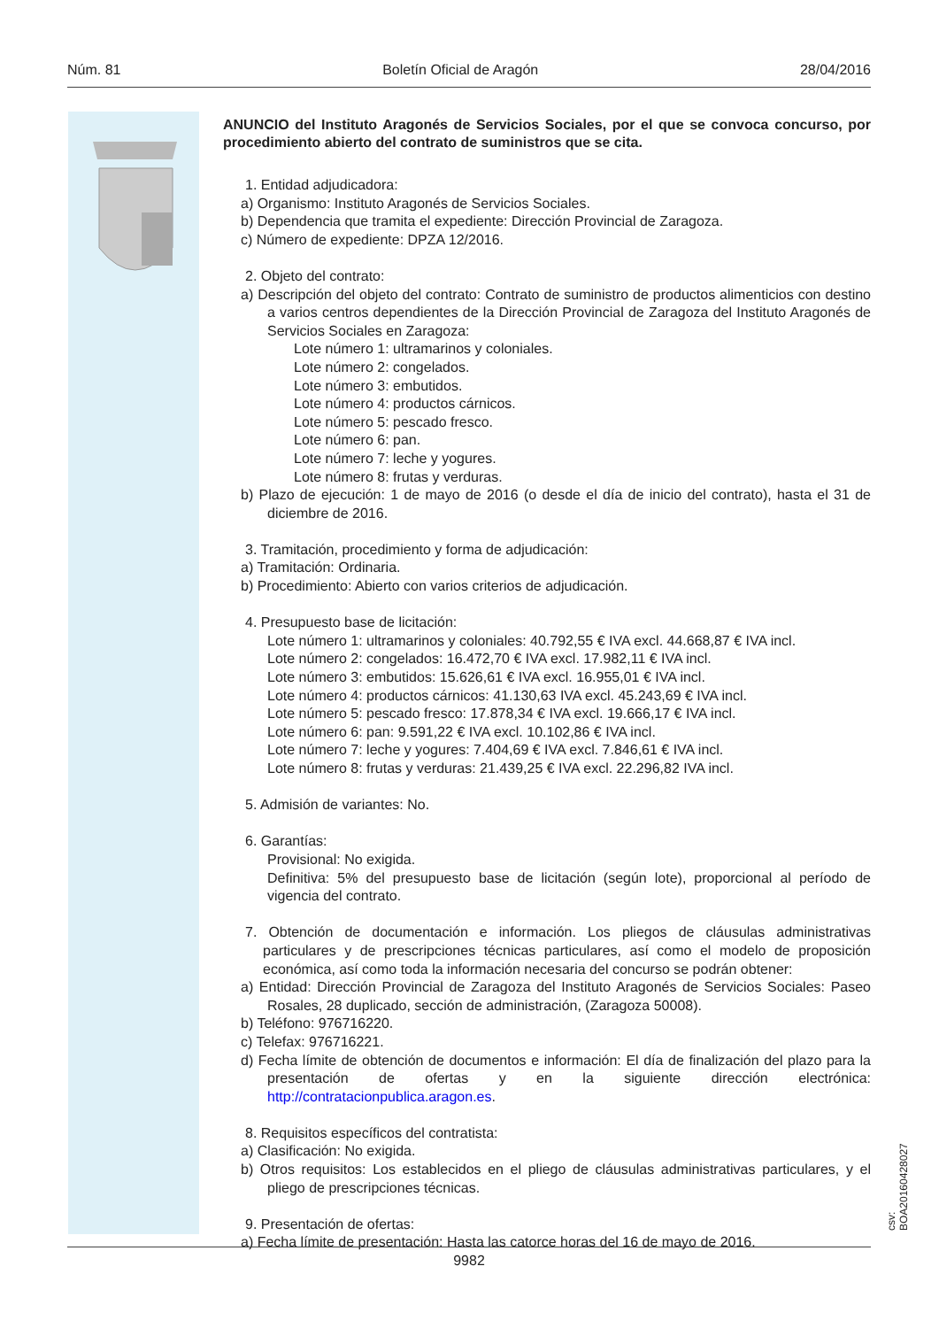Núm. 81 Boletín Oficial de Aragón 28/04/2016
ANUNCIO del Instituto Aragonés de Servicios Sociales, por el que se convoca concurso, por procedimiento abierto del contrato de suministros que se cita.
1. Entidad adjudicadora:
a) Organismo: Instituto Aragonés de Servicios Sociales.
b) Dependencia que tramita el expediente: Dirección Provincial de Zaragoza.
c) Número de expediente: DPZA 12/2016.
2. Objeto del contrato:
a) Descripción del objeto del contrato: Contrato de suministro de productos alimenticios con destino a varios centros dependientes de la Dirección Provincial de Zaragoza del Instituto Aragonés de Servicios Sociales en Zaragoza:
Lote número 1: ultramarinos y coloniales.
Lote número 2: congelados.
Lote número 3: embutidos.
Lote número 4: productos cárnicos.
Lote número 5: pescado fresco.
Lote número 6: pan.
Lote número 7: leche y yogures.
Lote número 8: frutas y verduras.
b) Plazo de ejecución: 1 de mayo de 2016 (o desde el día de inicio del contrato), hasta el 31 de diciembre de 2016.
3. Tramitación, procedimiento y forma de adjudicación:
a) Tramitación: Ordinaria.
b) Procedimiento: Abierto con varios criterios de adjudicación.
4. Presupuesto base de licitación:
Lote número 1: ultramarinos y coloniales: 40.792,55 € IVA excl. 44.668,87 € IVA incl.
Lote número 2: congelados: 16.472,70 € IVA excl. 17.982,11 € IVA incl.
Lote número 3: embutidos: 15.626,61 € IVA excl. 16.955,01 € IVA incl.
Lote número 4: productos cárnicos: 41.130,63 IVA excl. 45.243,69 € IVA incl.
Lote número 5: pescado fresco: 17.878,34 € IVA excl. 19.666,17 € IVA incl.
Lote número 6: pan: 9.591,22 € IVA excl. 10.102,86 € IVA incl.
Lote número 7: leche y yogures: 7.404,69 € IVA excl. 7.846,61 € IVA incl.
Lote número 8: frutas y verduras: 21.439,25 € IVA excl. 22.296,82 IVA incl.
5. Admisión de variantes: No.
6. Garantías:
Provisional: No exigida.
Definitiva: 5% del presupuesto base de licitación (según lote), proporcional al período de vigencia del contrato.
7. Obtención de documentación e información. Los pliegos de cláusulas administrativas particulares y de prescripciones técnicas particulares, así como el modelo de proposición económica, así como toda la información necesaria del concurso se podrán obtener:
a) Entidad: Dirección Provincial de Zaragoza del Instituto Aragonés de Servicios Sociales: Paseo Rosales, 28 duplicado, sección de administración, (Zaragoza 50008).
b) Teléfono: 976716220.
c) Telefax: 976716221.
d) Fecha límite de obtención de documentos e información: El día de finalización del plazo para la presentación de ofertas y en la siguiente dirección electrónica: http://contratacionpublica.aragon.es.
8. Requisitos específicos del contratista:
a) Clasificación: No exigida.
b) Otros requisitos: Los establecidos en el pliego de cláusulas administrativas particulares, y el pliego de prescripciones técnicas.
9. Presentación de ofertas:
a) Fecha límite de presentación: Hasta las catorce horas del 16 de mayo de 2016.
csv: BOA20160428027
9982